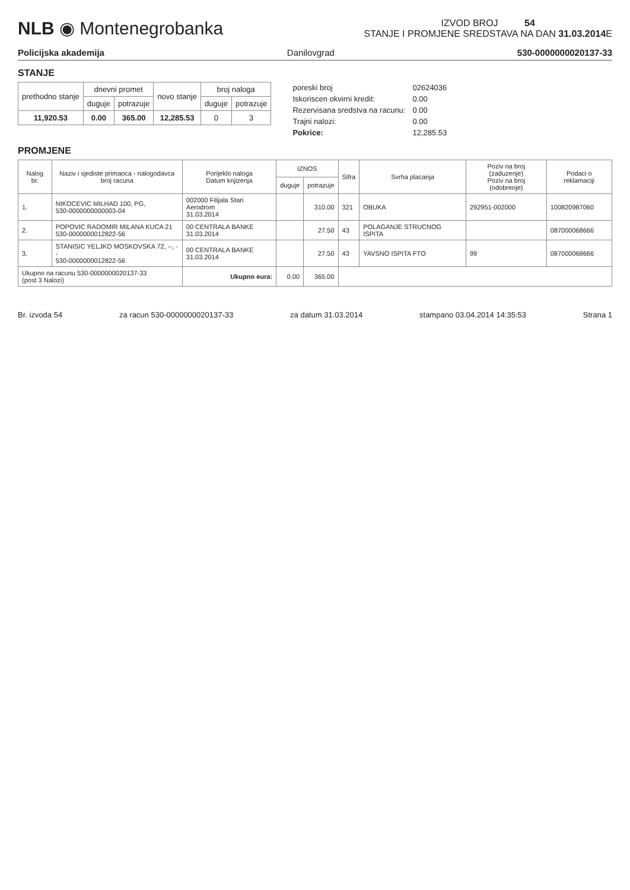NLB ◉ Montenegrobanka
IZVOD BROJ 54
STANJE I PROMJENE SREDSTAVA NA DAN 31.03.2014 E
Policijska akademija Danilovgrad 530-0000000020137-33
STANJE
| prethodno stanje | dnevni promet | | novo stanje | broj naloga | |
| --- | --- | --- | --- | --- | --- |
| | duguje | potrazuje | | duguje | potrazuje |
| 11,920.53 | 0.00 | 365.00 | 12,285.53 | 0 | 3 |
| poreski broj | 02624036 |
| Iskoriscen okvirni kredit: | 0.00 |
| Rezervisana sredstva na racunu: | 0.00 |
| Trajni nalozi: | 0.00 |
| Pokrice: | 12,285.53 |
PROMJENE
| Nalog br. | Naziv i sjediste primaoca - nalogodavca broj racuna | Porijeklo naloga Datum knjizenja | IZNOS | | Sifra | Svrha placanja | Poziv na broj (zaduzenje) Poziv na broj (odobrenje) | Podaci o reklamaciji |
| --- | --- | --- | --- | --- | --- | --- | --- | --- |
| | | | duguje | potrazuje | | | | |
| 1. | NIKOCEVIC MILHAD 100, PG, 530-0000000000003-04 | 002000 Filijala Stari Aerodrom 31.03.2014 | | 310.00 | 321 | OBUKA | 292951-002000 | 100820987060 |
| 2. | POPOVIC RADOMIR MILANA KUCA 21 530-0000000012822-56 | 00 CENTRALA BANKE 31.03.2014 | | 27.50 | 43 | POLAGANJE STRUCNOG ISPITA | | 087000068666 |
| 3. | STANISIC YELJKO MOSKOVSKA 72, --, -- 530-0000000012822-56 | 00 CENTRALA BANKE 31.03.2014 | | 27.50 | 43 | YAVSNO ISPITA FTO | 99 | 087000068666 |
| Ukupno na racunu 530-0000000020137-33 (post 3 Nalozi) | | Ukupno eura: | 0.00 | 365.00 | | | | |
Br. izvoda 54 za racun 530-0000000020137-33 za datum 31.03.2014 stampano 03.04.2014 14:35:53 Strana 1